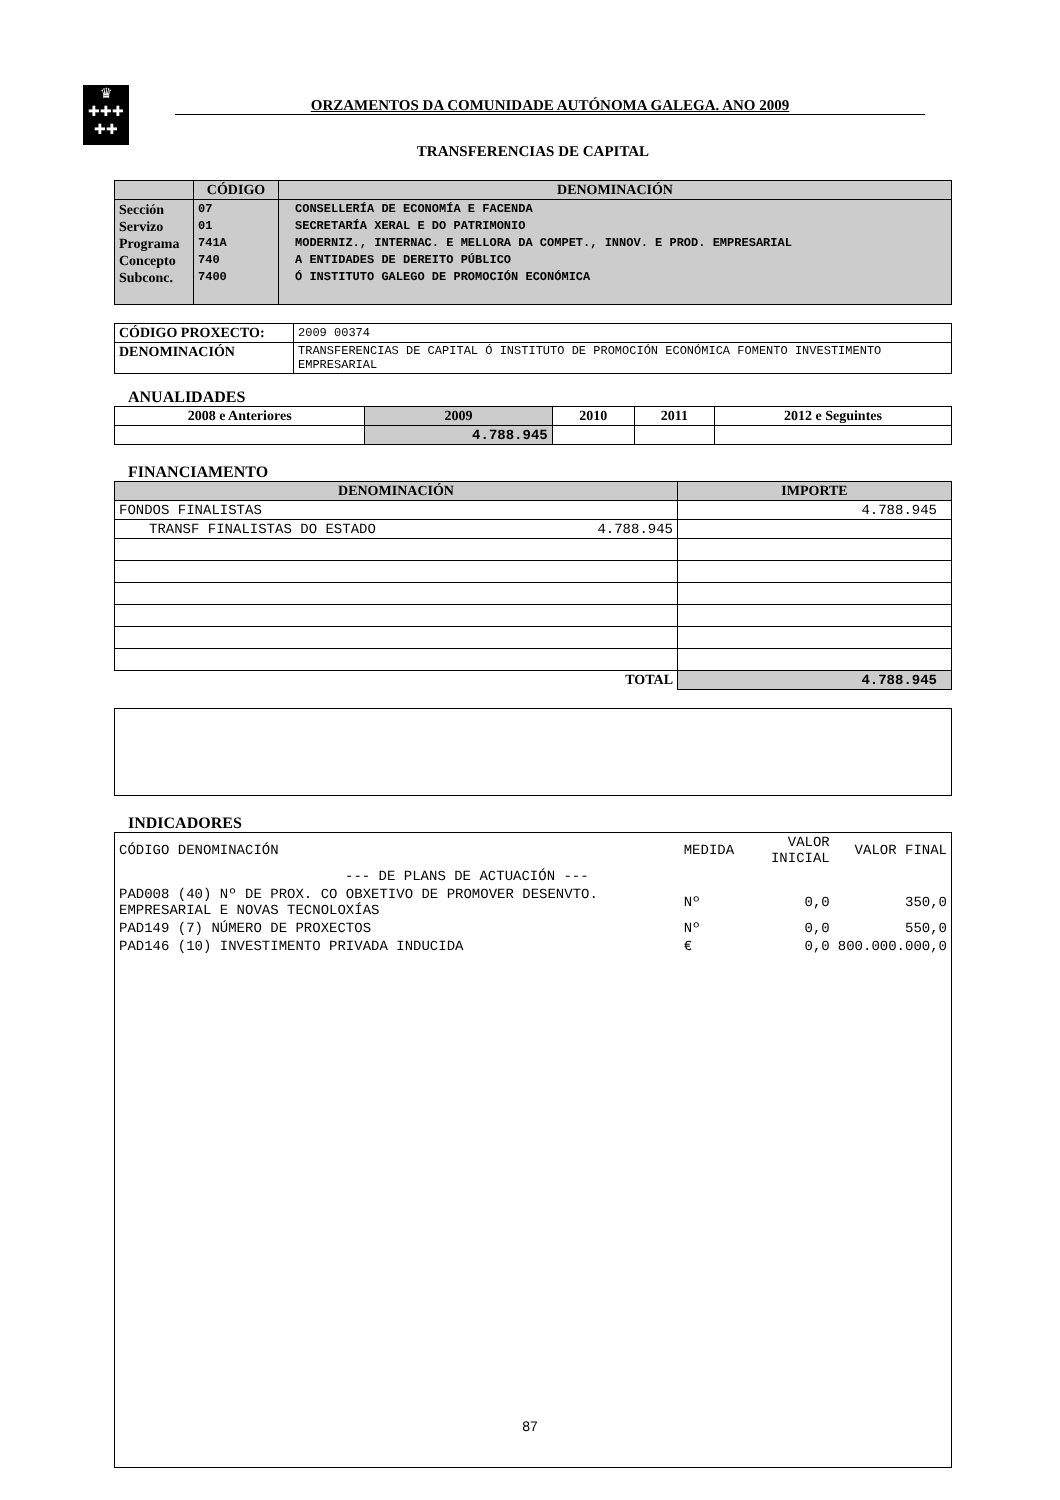♛
✚✚✚
✚✚
ORZAMENTOS DA COMUNIDADE AUTÓNOMA GALEGA. ANO 2009
TRANSFERENCIAS DE CAPITAL
| | CÓDIGO | DENOMINACIÓN |
| --- | --- | --- |
| Sección Servizo Programa Concepto Subconc. | 07 01 741A 740 7400 | CONSELLERÍA DE ECONOMÍA E FACENDA SECRETARÍA XERAL E DO PATRIMONIO MODERNIZ., INTERNAC. E MELLORA DA COMPET., INNOV. E PROD. EMPRESARIAL A ENTIDADES DE DEREITO PÚBLICO Ó INSTITUTO GALEGO DE PROMOCIÓN ECONÓMICA |
| CÓDIGO PROXECTO: | 2009 00374 |
| DENOMINACIÓN | TRANSFERENCIAS DE CAPITAL Ó INSTITUTO DE PROMOCIÓN ECONÓMICA FOMENTO INVESTIMENTO EMPRESARIAL |
ANUALIDADES
| 2008 e Anteriores | 2009 | 2010 | 2011 | 2012 e Seguintes |
| --- | --- | --- | --- | --- |
| | 4.788.945 | | | |
FINANCIAMENTO
| DENOMINACIÓN | IMPORTE |
| --- | --- |
| FONDOS FINALISTAS | 4.788.945 |
| TRANSF FINALISTAS DO ESTADO 4.788.945 | |
| TOTAL | 4.788.945 |
INDICADORES
| CÓDIGO DENOMINACIÓN | MEDIDA | VALOR INICIAL | VALOR FINAL |
| --- DE PLANS DE ACTUACIÓN --- | | | |
| PAD008 (40) Nº DE PROX. CO OBXETIVO DE PROMOVER DESENVTO. EMPRESARIAL E NOVAS TECNOLOXÍAS | Nº | 0,0 | 350,0 |
| PAD149 (7) NÚMERO DE PROXECTOS | Nº | 0,0 | 550,0 |
| PAD146 (10) INVESTIMENTO PRIVADA INDUCIDA | € | 0,0 | 800.000.000,0 |
87